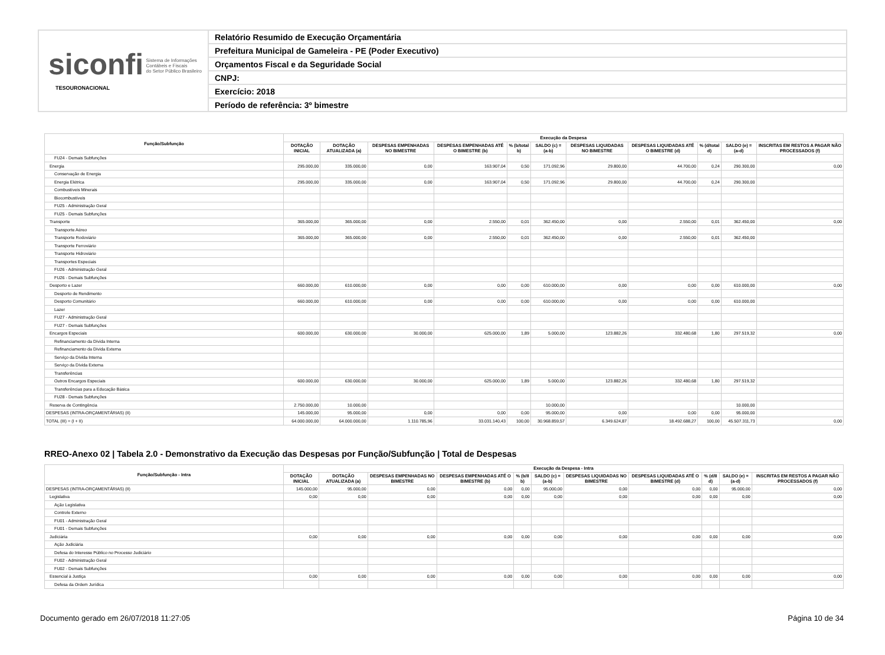siconfi Sistema de Informações
Contábeis e Fiscais
do Setor Público Brasileiro
TESOURONACIONAL
Relatório Resumido de Execução Orçamentária
Prefeitura Municipal de Gameleira - PE (Poder Executivo)
Orçamentos Fiscal e da Seguridade Social
CNPJ:
Exercício: 2018
Período de referência: 3º bimestre
| Função/Subfunção | Execução da Despesa | | | | | | | | | | |
| --- | --- | --- | --- | --- | --- | --- | --- | --- | --- | --- | --- |
| | DOTAÇÃO INICIAL | DOTAÇÃO ATUALIZADA (a) | DESPESAS EMPENHADAS NO BIMESTRE | DESPESAS EMPENHADAS ATÉ O BIMESTRE (b) | % (b/total b) | SALDO (c) = (a-b) | DESPESAS LIQUIDADAS NO BIMESTRE | DESPESAS LIQUIDADAS ATÉ O BIMESTRE (d) | % (d/total d) | SALDO (e) = (a-d) | INSCRITAS EM RESTOS A PAGAR NÃO PROCESSADOS (f) |
| FU24 - Demais Subfunções | | | | | | | | | | | |
| Energia | 295.000,00 | 335.000,00 | 0,00 | 163.907,04 | 0,50 | 171.092,96 | 29.800,00 | 44.700,00 | 0,24 | 290.300,00 | 0,00 |
| Conservação de Energia | | | | | | | | | | | |
| Energia Elétrica | 295.000,00 | 335.000,00 | 0,00 | 163.907,04 | 0,50 | 171.092,96 | 29.800,00 | 44.700,00 | 0,24 | 290.300,00 | |
| Combustíveis Minerais | | | | | | | | | | | |
| Biocombustíveis | | | | | | | | | | | |
| FU25 - Administração Geral | | | | | | | | | | | |
| FU25 - Demais Subfunções | | | | | | | | | | | |
| Transporte | 365.000,00 | 365.000,00 | 0,00 | 2.550,00 | 0,01 | 362.450,00 | 0,00 | 2.550,00 | 0,01 | 362.450,00 | 0,00 |
| Transporte Aéreo | | | | | | | | | | | |
| Transporte Rodoviário | 365.000,00 | 365.000,00 | 0,00 | 2.550,00 | 0,01 | 362.450,00 | 0,00 | 2.550,00 | 0,01 | 362.450,00 | |
| Transporte Ferroviário | | | | | | | | | | | |
| Transporte Hidroviário | | | | | | | | | | | |
| Transportes Especiais | | | | | | | | | | | |
| FU26 - Administração Geral | | | | | | | | | | | |
| FU26 - Demais Subfunções | | | | | | | | | | | |
| Desporto e Lazer | 660.000,00 | 610.000,00 | 0,00 | 0,00 | 0,00 | 610.000,00 | 0,00 | 0,00 | 0,00 | 610.000,00 | 0,00 |
| Desporto de Rendimento | | | | | | | | | | | |
| Desporto Comunitário | 660.000,00 | 610.000,00 | 0,00 | 0,00 | 0,00 | 610.000,00 | 0,00 | 0,00 | 0,00 | 610.000,00 | |
| Lazer | | | | | | | | | | | |
| FU27 - Administração Geral | | | | | | | | | | | |
| FU27 - Demais Subfunções | | | | | | | | | | | |
| Encargos Especiais | 600.000,00 | 630.000,00 | 30.000,00 | 625.000,00 | 1,89 | 5.000,00 | 123.882,26 | 332.480,68 | 1,80 | 297.519,32 | 0,00 |
| Refinanciamento da Dívida Interna | | | | | | | | | | | |
| Refinanciamento da Dívida Externa | | | | | | | | | | | |
| Serviço da Dívida Interna | | | | | | | | | | | |
| Serviço da Dívida Externa | | | | | | | | | | | |
| Transferências | | | | | | | | | | | |
| Outros Encargos Especiais | 600.000,00 | 630.000,00 | 30.000,00 | 625.000,00 | 1,89 | 5.000,00 | 123.882,26 | 332.480,68 | 1,80 | 297.519,32 | |
| Transferências para a Educação Básica | | | | | | | | | | | |
| FU28 - Demais Subfunções | | | | | | | | | | | |
| Reserva de Contingência | 2.750.000,00 | 10.000,00 | | | | 10.000,00 | | | | 10.000,00 | |
| DESPESAS (INTRA-ORÇAMENTÁRIAS) (II) | 145.000,00 | 95.000,00 | 0,00 | 0,00 | 0,00 | 95.000,00 | 0,00 | 0,00 | 0,00 | 95.000,00 | |
| TOTAL (III) = (I + II) | 64.000.000,00 | 64.000.000,00 | 1.110.785,96 | 33.031.140,43 | 100,00 | 30.968.859,57 | 6.349.624,87 | 18.492.688,27 | 100,00 | 45.507.311,73 | 0,00 |
RREO-Anexo 02 | Tabela 2.0 - Demonstrativo da Execução das Despesas por Função/Subfunção | Total de Despesas
| Função/Subfunção - Intra | Execução da Despesa - Intra | | | | | | | | | | |
| --- | --- | --- | --- | --- | --- | --- | --- | --- | --- | --- | --- |
| | DOTAÇÃO INICIAL | DOTAÇÃO ATUALIZADA (a) | DESPESAS EMPENHADAS NO BIMESTRE | DESPESAS EMPENHADAS ATÉ O BIMESTRE (b) | % (b/II b) | SALDO (c) = (a-b) | DESPESAS LIQUIDADAS NO BIMESTRE | DESPESAS LIQUIDADAS ATÉ O BIMESTRE (d) | % (d/II d) | SALDO (e) = (a-d) | INSCRITAS EM RESTOS A PAGAR NÃO PROCESSADOS (f) |
| DESPESAS (INTRA-ORÇAMENTÁRIAS) (II) | 145.000,00 | 95.000,00 | 0,00 | 0,00 | 0,00 | 95.000,00 | 0,00 | 0,00 | 0,00 | 95.000,00 | 0,00 |
| Legislativa | 0,00 | 0,00 | 0,00 | 0,00 | 0,00 | 0,00 | 0,00 | 0,00 | 0,00 | 0,00 | 0,00 |
| Ação Legislativa | | | | | | | | | | | |
| Controle Externo | | | | | | | | | | | |
| FU01 - Administração Geral | | | | | | | | | | | |
| FU01 - Demais Subfunções | | | | | | | | | | | |
| Judiciária | 0,00 | 0,00 | 0,00 | 0,00 | 0,00 | 0,00 | 0,00 | 0,00 | 0,00 | 0,00 | 0,00 |
| Ação Judiciária | | | | | | | | | | | |
| Defesa do Interesse Público no Processo Judiciário | | | | | | | | | | | |
| FU02 - Administração Geral | | | | | | | | | | | |
| FU02 - Demais Subfunções | | | | | | | | | | | |
| Essencial à Justiça | 0,00 | 0,00 | 0,00 | 0,00 | 0,00 | 0,00 | 0,00 | 0,00 | 0,00 | 0,00 | 0,00 |
| Defesa da Ordem Jurídica | | | | | | | | | | | |
Documento gerado em 26/07/2018 11:27:05 Página 10 de 34